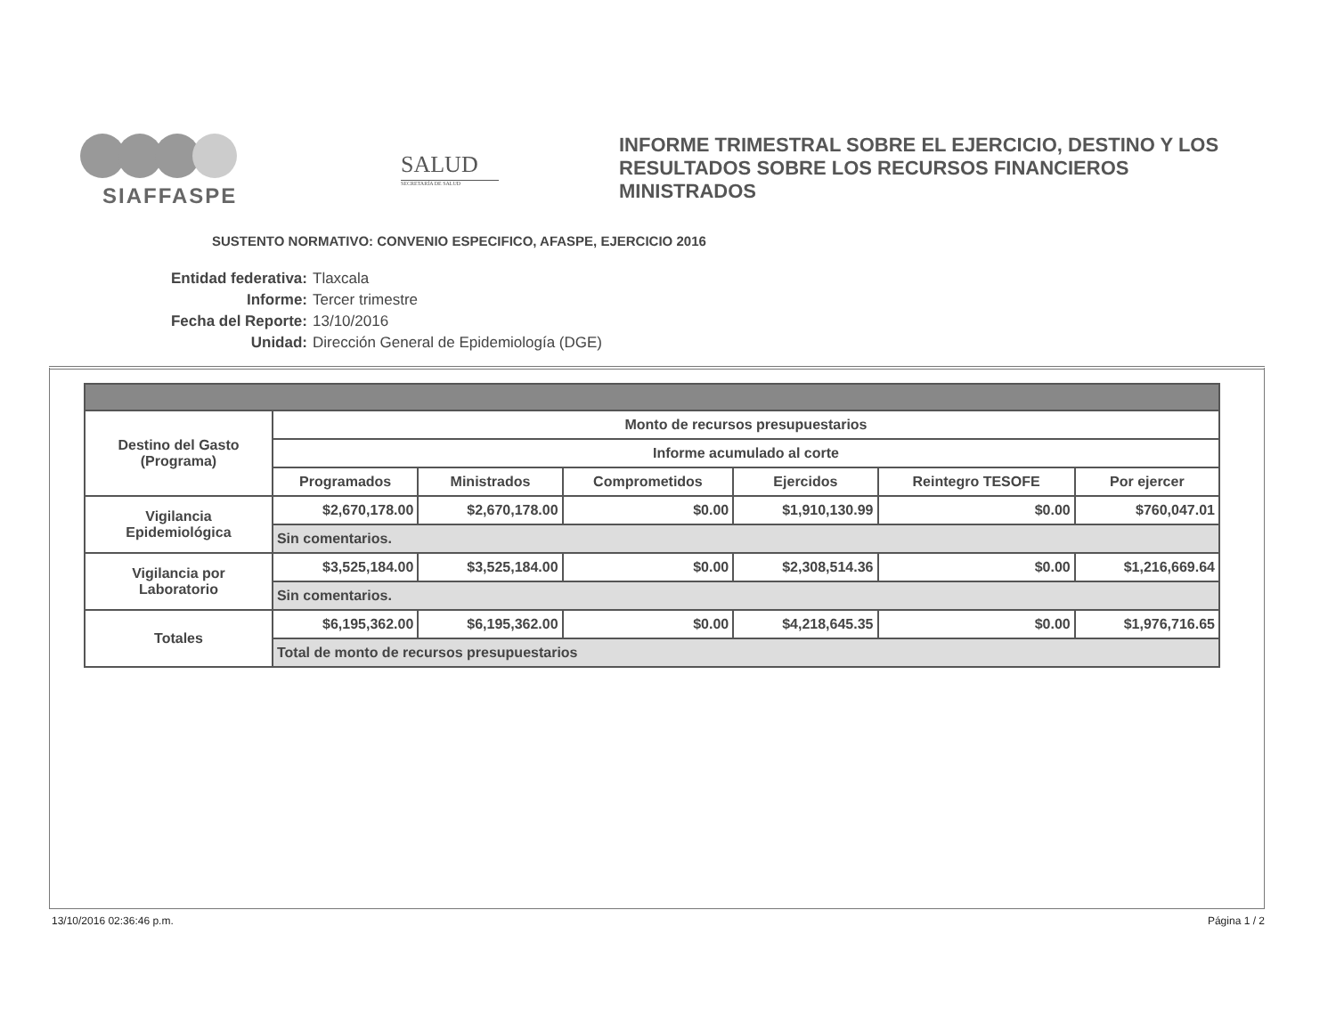SIAFFASPE
SALUD
SECRETARÍA DE SALUD
INFORME TRIMESTRAL SOBRE EL EJERCICIO, DESTINO Y LOS RESULTADOS SOBRE LOS RECURSOS FINANCIEROS MINISTRADOS
SUSTENTO NORMATIVO: CONVENIO ESPECIFICO, AFASPE, EJERCICIO 2016
Entidad federativa: Tlaxcala
Informe: Tercer trimestre
Fecha del Reporte: 13/10/2016
Unidad: Dirección General de Epidemiología (DGE)
| Destino del Gasto (Programa) | Monto de recursos presupuestarios | | | | | |
| --- | --- | --- | --- | --- | --- | --- |
| | Informe acumulado al corte | | | | | |
| | Programados | Ministrados | Comprometidos | Ejercidos | Reintegro TESOFE | Por ejercer |
| Vigilancia Epidemiológica | $2,670,178.00 | $2,670,178.00 | $0.00 | $1,910,130.99 | $0.00 | $760,047.01 |
| | Sin comentarios. | | | | | |
| Vigilancia por Laboratorio | $3,525,184.00 | $3,525,184.00 | $0.00 | $2,308,514.36 | $0.00 | $1,216,669.64 |
| | Sin comentarios. | | | | | |
| Totales | $6,195,362.00 | $6,195,362.00 | $0.00 | $4,218,645.35 | $0.00 | $1,976,716.65 |
| | Total de monto de recursos presupuestarios | | | | | |
13/10/2016 02:36:46 p.m. Página 1 / 2